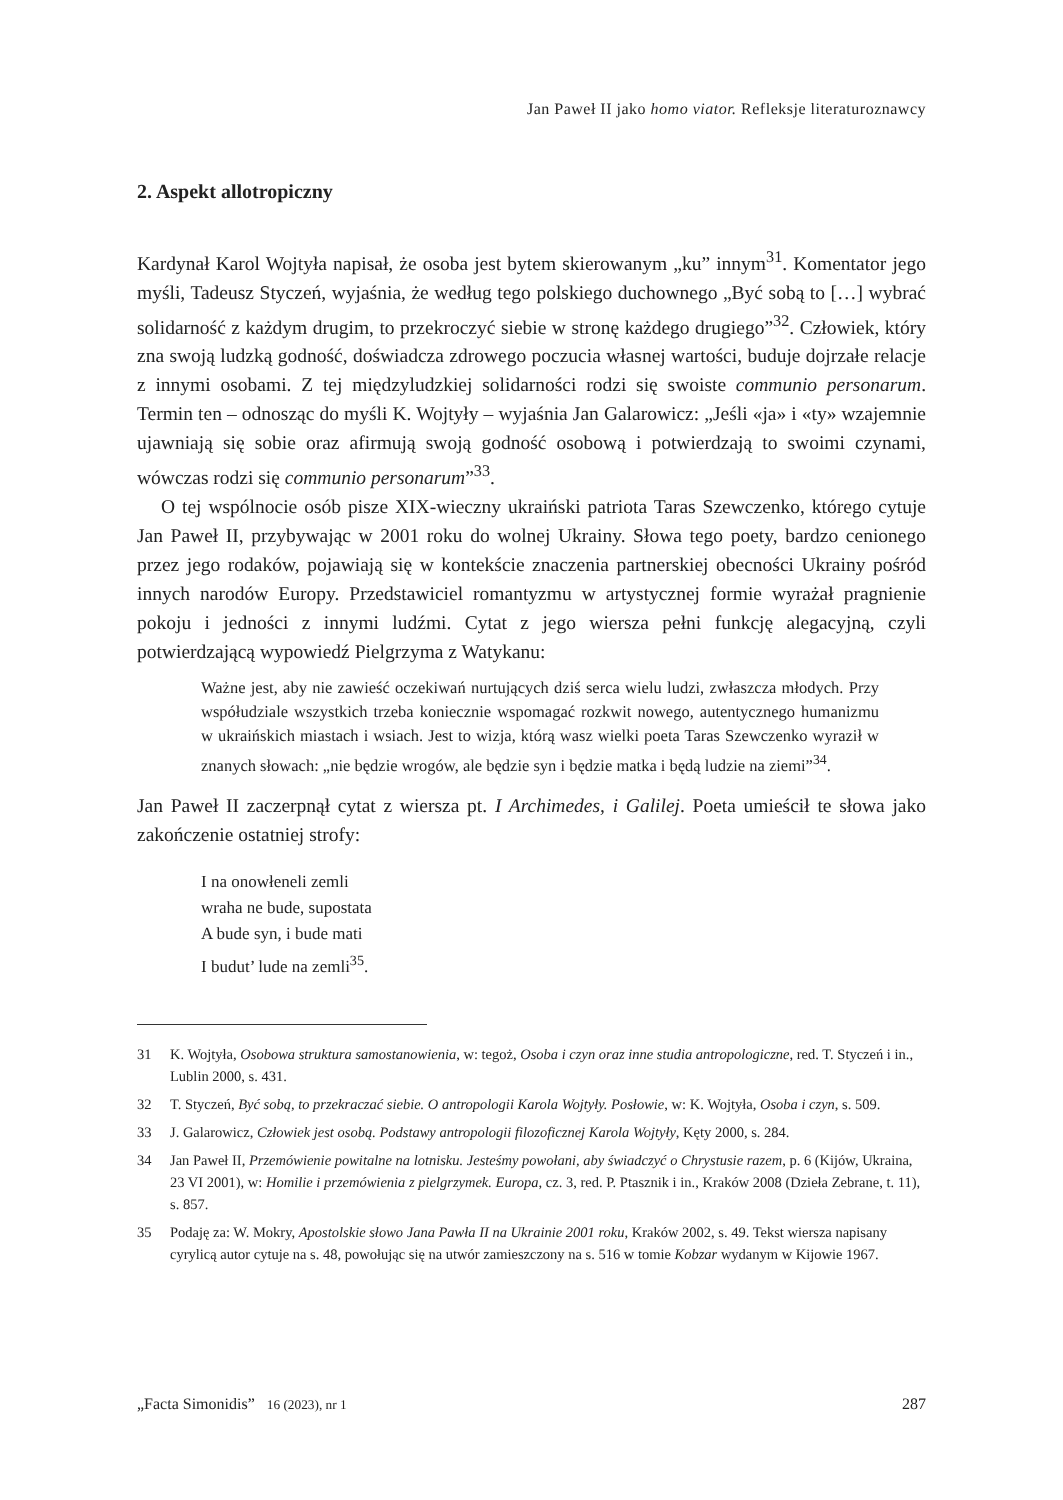Jan Paweł II jako homo viator. Refleksje literaturoznawcy
2. Aspekt allotropiczny
Kardynał Karol Wojtyła napisał, że osoba jest bytem skierowanym „ku” innym<sup>31</sup>. Komentator jego myśli, Tadeusz Styczeń, wyjaśnia, że według tego polskiego duchownego „Być sobą to […] wybrać solidarność z każdym drugim, to przekroczyć siebie w stronę każdego drugiego”<sup>32</sup>. Człowiek, który zna swoją ludzką godność, doświadcza zdrowego poczucia własnej wartości, buduje dojrzałe relacje z innymi osobami. Z tej międzyludzkiej solidarności rodzi się swoiste communio personarum. Termin ten – odnosząc do myśli K. Wojtyły – wyjaśnia Jan Galarowicz: „Jeśli «ja» i «ty» wzajemnie ujawniają się sobie oraz afirmują swoją godność osobową i potwierdzają to swoimi czynami, wówczas rodzi się communio personarum”<sup>33</sup>.
O tej wspólnocie osób pisze XIX-wieczny ukraiński patriota Taras Szewczenko, którego cytuje Jan Paweł II, przybywając w 2001 roku do wolnej Ukrainy. Słowa tego poety, bardzo cenionego przez jego rodaków, pojawiają się w kontekście znaczenia partnerskiej obecności Ukrainy pośród innych narodów Europy. Przedstawiciel romantyzmu w artystycznej formie wyrażał pragnienie pokoju i jedności z innymi ludźmi. Cytat z jego wiersza pełni funkcję alegacyjną, czyli potwierdzającą wypowiedź Pielgrzyma z Watykanu:
Ważne jest, aby nie zawieść oczekiwań nurtujących dziś serca wielu ludzi, zwłaszcza młodych. Przy współudziale wszystkich trzeba koniecznie wspomagać rozkwit nowego, autentycznego humanizmu w ukraińskich miastach i wsiach. Jest to wizja, którą wasz wielki poeta Taras Szewczenko wyraził w znanych słowach: „nie będzie wrogów, ale będzie syn i będzie matka i będą ludzie na ziemi”<sup>34</sup>.
Jan Paweł II zaczerpnął cytat z wiersza pt. I Archimedes, i Galilej. Poeta umieścił te słowa jako zakończenie ostatniej strofy:
I na onowłeneli zemli
wraha ne bude, supostata
A bude syn, i bude mati
I budut’ lude na zemli<sup>35</sup>.
31 K. Wojtyła, Osobowa struktura samostanowienia, w: tegoż, Osoba i czyn oraz inne studia antropologiczne, red. T. Styczeń i in., Lublin 2000, s. 431.
32 T. Styczeń, Być sobą, to przekraczać siebie. O antropologii Karola Wojtyły. Posłowie, w: K. Wojtyła, Osoba i czyn, s. 509.
33 J. Galarowicz, Człowiek jest osobą. Podstawy antropologii filozoficznej Karola Wojtyły, Kęty 2000, s. 284.
34 Jan Paweł II, Przemówienie powitalne na lotnisku. Jesteśmy powołani, aby świadczyć o Chrystusie razem, p. 6 (Kijów, Ukraina, 23 VI 2001), w: Homilie i przemówienia z pielgrzymek. Europa, cz. 3, red. P. Ptasznik i in., Kraków 2008 (Dzieła Zebrane, t. 11), s. 857.
35 Podaję za: W. Mokry, Apostolskie słowo Jana Pawła II na Ukrainie 2001 roku, Kraków 2002, s. 49. Tekst wiersza napisany cyrylicą autor cytuje na s. 48, powołując się na utwór zamieszczony na s. 516 w tomie Kobzar wydanym w Kijowie 1967.
„Facta Simonidis” 16 (2023), nr 1 287